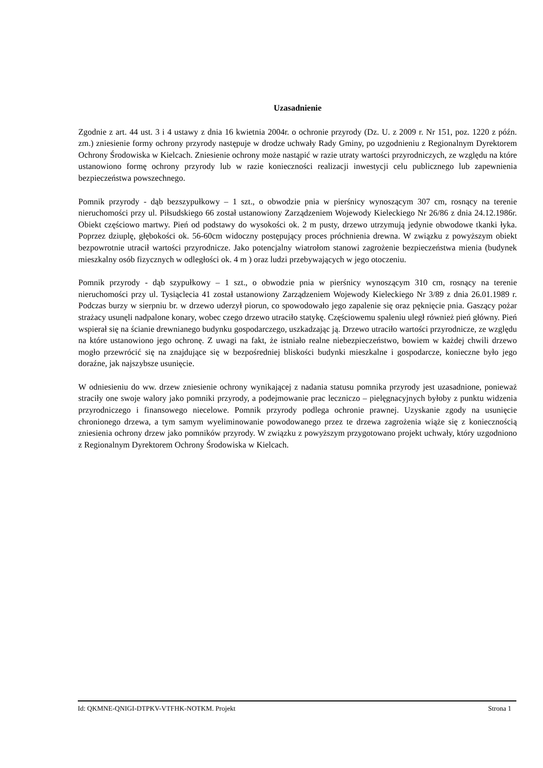Uzasadnienie
Zgodnie z art. 44 ust. 3 i 4 ustawy z dnia 16 kwietnia 2004r. o ochronie przyrody (Dz. U. z 2009 r. Nr 151, poz. 1220 z późn. zm.) zniesienie formy ochrony przyrody następuje w drodze uchwały Rady Gminy, po uzgodnieniu z Regionalnym Dyrektorem Ochrony Środowiska w Kielcach. Zniesienie ochrony może nastąpić w razie utraty wartości przyrodniczych, ze względu na które ustanowiono formę ochrony przyrody lub w razie konieczności realizacji inwestycji celu publicznego lub zapewnienia bezpieczeństwa powszechnego.
Pomnik przyrody - dąb bezszypułkowy – 1 szt., o obwodzie pnia w pierśnicy wynoszącym 307 cm, rosnący na terenie nieruchomości przy ul. Piłsudskiego 66 został ustanowiony Zarządzeniem Wojewody Kieleckiego Nr 26/86 z dnia 24.12.1986r. Obiekt częściowo martwy. Pień od podstawy do wysokości ok. 2 m pusty, drzewo utrzymują jedynie obwodowe tkanki łyka. Poprzez dziuplę, głębokości ok. 56-60cm widoczny postępujący proces próchnienia drewna. W związku z powyższym obiekt bezpowrotnie utracił wartości przyrodnicze. Jako potencjalny wiatrołom stanowi zagrożenie bezpieczeństwa mienia (budynek mieszkalny osób fizycznych w odległości ok. 4 m ) oraz ludzi przebywających w jego otoczeniu.
Pomnik przyrody - dąb szypułkowy – 1 szt., o obwodzie pnia w pierśnicy wynoszącym 310 cm, rosnący na terenie nieruchomości przy ul. Tysiąclecia 41 został ustanowiony Zarządzeniem Wojewody Kieleckiego Nr 3/89 z dnia 26.01.1989 r. Podczas burzy w sierpniu br. w drzewo uderzył piorun, co spowodowało jego zapalenie się oraz pęknięcie pnia. Gaszący pożar strażacy usunęli nadpalone konary, wobec czego drzewo utraciło statykę. Częściowemu spaleniu uległ również pień główny. Pień wspierał się na ścianie drewnianego budynku gospodarczego, uszkadzając ją. Drzewo utraciło wartości przyrodnicze, ze względu na które ustanowiono jego ochronę. Z uwagi na fakt, że istniało realne niebezpieczeństwo, bowiem w każdej chwili drzewo mogło przewrócić się na znajdujące się w bezpośredniej bliskości budynki mieszkalne i gospodarcze, konieczne było jego doraźne, jak najszybsze usunięcie.
W odniesieniu do ww. drzew zniesienie ochrony wynikającej z nadania statusu pomnika przyrody jest uzasadnione, ponieważ straciły one swoje walory jako pomniki przyrody, a podejmowanie prac leczniczo – pielęgnacyjnych byłoby z punktu widzenia przyrodniczego i finansowego niecelowe. Pomnik przyrody podlega ochronie prawnej. Uzyskanie zgody na usunięcie chronionego drzewa, a tym samym wyeliminowanie powodowanego przez te drzewa zagrożenia wiąże się z koniecznością zniesienia ochrony drzew jako pomników przyrody. W związku z powyższym przygotowano projekt uchwały, który uzgodniono z Regionalnym Dyrektorem Ochrony Środowiska w Kielcach.
Id: QKMNE-QNIGI-DTPKV-VTFHK-NOTKM. Projekt Strona 1